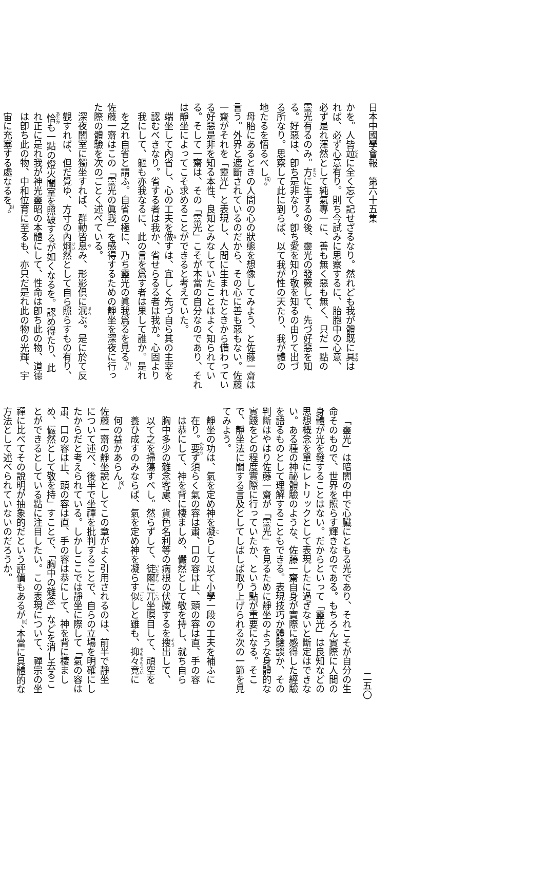日本中國學會報　第六十五集
かを。人皆竝に全く忘て記せざるなり。然れども我が體既に具は
れば、必ず心意有り。則ち今試みに思察するに、胎胞中の心意、
必ず是れ渾然として純氣專一に、善も無く惡も無く、只だ一點の
靈光有るのみ。方に生ずるの後、靈光の發竅して、先づ好惡を知
る。好惡は、卽ち是非なり。卽ち愛を知り敬を知るの由りて出づ
る所なり。思察して此に到らば、以て我が性の天たり、我が體の
地たるを悟るべし<sup>⑹</sup>。
母胎にあるときの人間の心の狀態を想像してみよう、と佐藤一齋は
言う。外界と遮斷されているのだから、その心に善も惡もない。佐藤
一齋がそれを「靈光」と表現し、人間に生まれたときから備わってい
る好惡是非を知る本性、良知とみなしていたことはよく知られてい
る。そして一齋は、その「靈光」こそが本當の自分なのであり、それ
は靜坐によってこそ求めることができると考えていた。
端坐して內省し、心の工夫を做すは、宜しく先づ自ら其の主宰を
認むべきなり。省する者は我か、省せらるる者は我か。心固より
我にして、軀も亦我なるに、此の言を爲す者は果して誰か。是れ
を之れ自省と謂ふ。自省の極に、乃ち靈光の眞我爲るを見る<sup>⑺</sup>。
佐藤一齋はこの「靈光の眞我」を感得するための靜坐を深夜に行っ
た際の體驗を次のごとく述べている。
深夜闇室に獨坐すれば、群動皆息み、形影倶に泯ぶ。是に於て反
觀すれば、但だ覺ゆ、方寸の內烱然として自ら照らすもの有り、
恰も一點の燈火闇室を照破するが如くなるを。認め得たり、此
れ正に是れ我が神光靈昭の本體にして、性命は卽ち此の物、道德
は卽ち此の物、中和位育に至るも、亦只だ是れ此の物の光輝、宇
宙に充塞する處なるを<sup>⑻</sup>。
二五〇
「靈光」は暗闇の中で心臟にともる光であり、それこそが自分の生
命そのもので、世界を照らす輝きなのである。もちろん實際に人間の
身體が光を發することはない。だからといって「靈光」は良知などの
思想概念を單にレトリックとして表現したに過ぎないと斷定はできな
い。ある種の神祕體驗のような、佐藤一齋自身が實際に感得した經驗
を語るものとして理解することもできる。表現技巧か體驗談か、その
判斷はやはり佐藤一齋が「靈光」を見るために靜坐のような身體的な
實踐をどの程度實際に行っていたか、という點が重要になる。そこ
で、靜坐法に關する言及としてしばしば取り上げられる次の一節を見
てみよう。
靜坐の功は、氣を定め神を凝らして以て小學一段の工夫を補ふに
在り。要ず須らく氣の容は肅、口の容は止、頭の容は直、手の容
は恭にして、神を背に棲ましめ、儼然として敬を持し、就ち自ら
胸中多少の雜念客慮、貨色名利等の病根の伏藏するを搜出して、
以て之を掃蕩すべし。然らずして、徒爾に兀坐瞑目して、頑空を
養ひ成すのみならば、氣を定め神を凝らす似しと雖も、抑々竟に
何の益かあらん<sup>⑼</sup>。
佐藤一齋の靜坐說としてこの章がよく引用されるのは、前半で靜坐
について述べ、後半で坐禪を批判することで、自らの立場を明確にし
たからだと考えられている。しかしここでは靜坐に際して「氣の容は
肅、口の容は止、頭の容は直、手の容は恭にして、神を背に棲まし
め、儼然として敬を持」すことで、「胸中の雜念」などを消し去るこ
とができるとしている點に注目したい。この表現について、禪宗の坐
禪に比べてその說明が抽象的だという評價もあるが<sup>⑽</sup>、本當に具體的な
方法として述べられていないのだろうか。